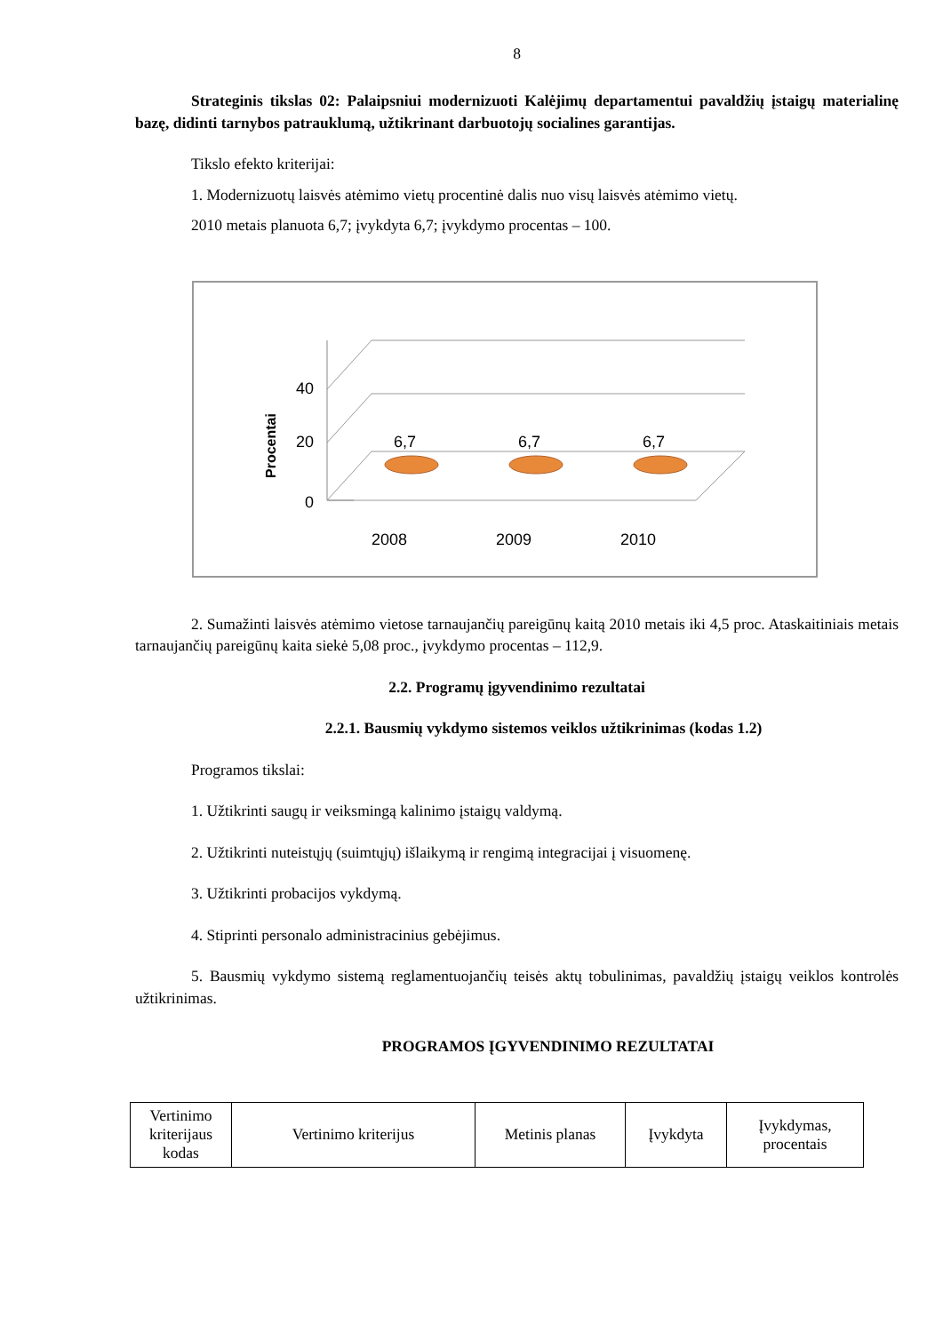8
Strateginis tikslas 02: Palaipsniui modernizuoti Kalėjimų departamentui pavaldžių įstaigų materialinę bazę, didinti tarnybos patrauklumą, užtikrinant darbuotojų socialines garantijas.
Tikslo efekto kriterijai:
1. Modernizuotų laisvės atėmimo vietų procentinė dalis nuo visų laisvės atėmimo vietų.
2010 metais planuota 6,7; įvykdyta 6,7; įvykdymo procentas – 100.
Procentai
40
20
0
6,7
6,7
6,7
2008
2009
2010
2. Sumažinti laisvės atėmimo vietose tarnaujančių pareigūnų kaitą 2010 metais iki 4,5 proc. Ataskaitiniais metais tarnaujančių pareigūnų kaita siekė 5,08 proc., įvykdymo procentas – 112,9.
2.2. Programų įgyvendinimo rezultatai
2.2.1. Bausmių vykdymo sistemos veiklos užtikrinimas (kodas 1.2)
Programos tikslai:
1. Užtikrinti saugų ir veiksmingą kalinimo įstaigų valdymą.
2. Užtikrinti nuteistųjų (suimtųjų) išlaikymą ir rengimą integracijai į visuomenę.
3. Užtikrinti probacijos vykdymą.
4. Stiprinti personalo administracinius gebėjimus.
5. Bausmių vykdymo sistemą reglamentuojančių teisės aktų tobulinimas, pavaldžių įstaigų veiklos kontrolės užtikrinimas.
PROGRAMOS ĮGYVENDINIMO REZULTATAI
| Vertinimo kriterijaus kodas | Vertinimo kriterijus | Metinis planas | Įvykdyta | Įvykdymas, procentais |
| --- | --- | --- | --- | --- |